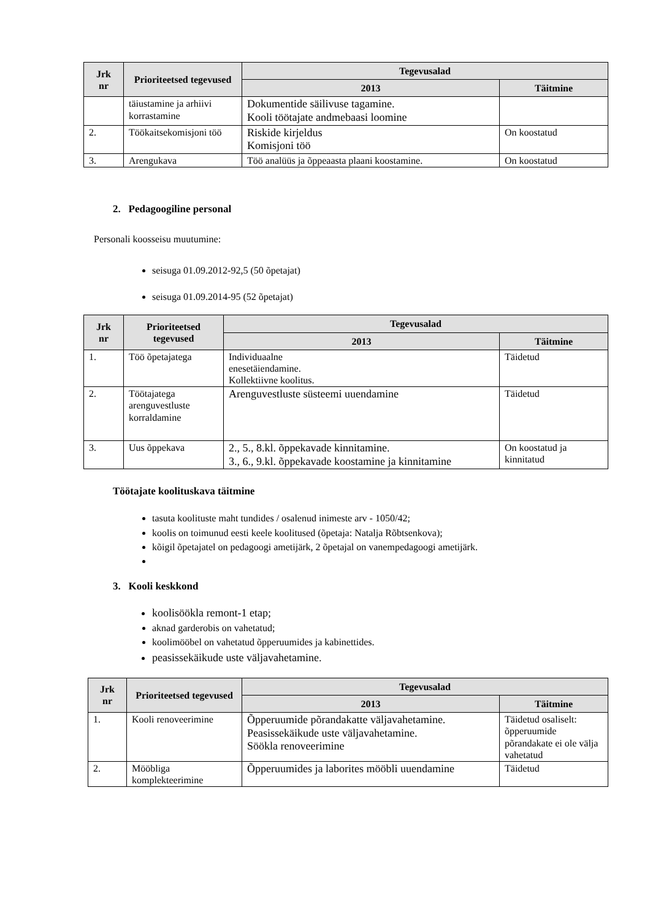| Jrk nr | Prioriteetsed tegevused | Tegevusalad | |
| --- | --- | --- | --- |
| | | 2013 | Täitmine |
| | täiustamine ja arhiivi korrastamine | Dokumentide säilivuse tagamine. Kooli töötajate andmebaasi loomine | |
| 2. | Töökaitsekomisjoni töö | Riskide kirjeldus Komisjoni töö | On koostatud |
| 3. | Arengukava | Töö analüüs ja õppeaasta plaani koostamine. | On koostatud |
2. Pedagoogiline personal
Personali koosseisu muutumine:
seisuga 01.09.2012-92,5 (50 õpetajat)
seisuga 01.09.2014-95 (52 õpetajat)
| Jrk nr | Prioriteetsed tegevused | Tegevusalad | |
| --- | --- | --- | --- |
| | | 2013 | Täitmine |
| 1. | Töö õpetajatega | Individuaalne enesetäiendamine. Kollektiivne koolitus. | Täidetud |
| 2. | Töötajatega arenguvestluste korraldamine | Arenguvestluste süsteemi uuendamine | Täidetud |
| 3. | Uus õppekava | 2., 5., 8.kl. õppekavade kinnitamine. 3., 6., 9.kl. õppekavade koostamine ja kinnitamine | On koostatud ja kinnitatud |
Töötajate koolituskava täitmine
tasuta koolituste maht tundides / osalenud inimeste arv - 1050/42;
koolis on toimunud eesti keele koolitused (õpetaja: Natalja Rõbtsenkova);
kõigil õpetajatel on pedagoogi ametijärk, 2 õpetajal on vanempedagoogi ametijärk.
3. Kooli keskkond
koolisöökla remont-1 etap;
aknad garderobis on vahetatud;
koolimööbel on vahetatud õpperuumides ja kabinettides.
peasissekäikude uste väljavahetamine.
| Jrk nr | Prioriteetsed tegevused | Tegevusalad | |
| --- | --- | --- | --- |
| | | 2013 | Täitmine |
| 1. | Kooli renoveerimine | Õpperuumide põrandakatte väljavahetamine. Peasissekäikude uste väljavahetamine. Söökla renoveerimine | Täidetud osaliselt: õpperuumide põrandakate ei ole välja vahetatud |
| 2. | Mööbliga komplekteerimine | Õpperuumides ja laborites mööbli uuendamine | Täidetud |